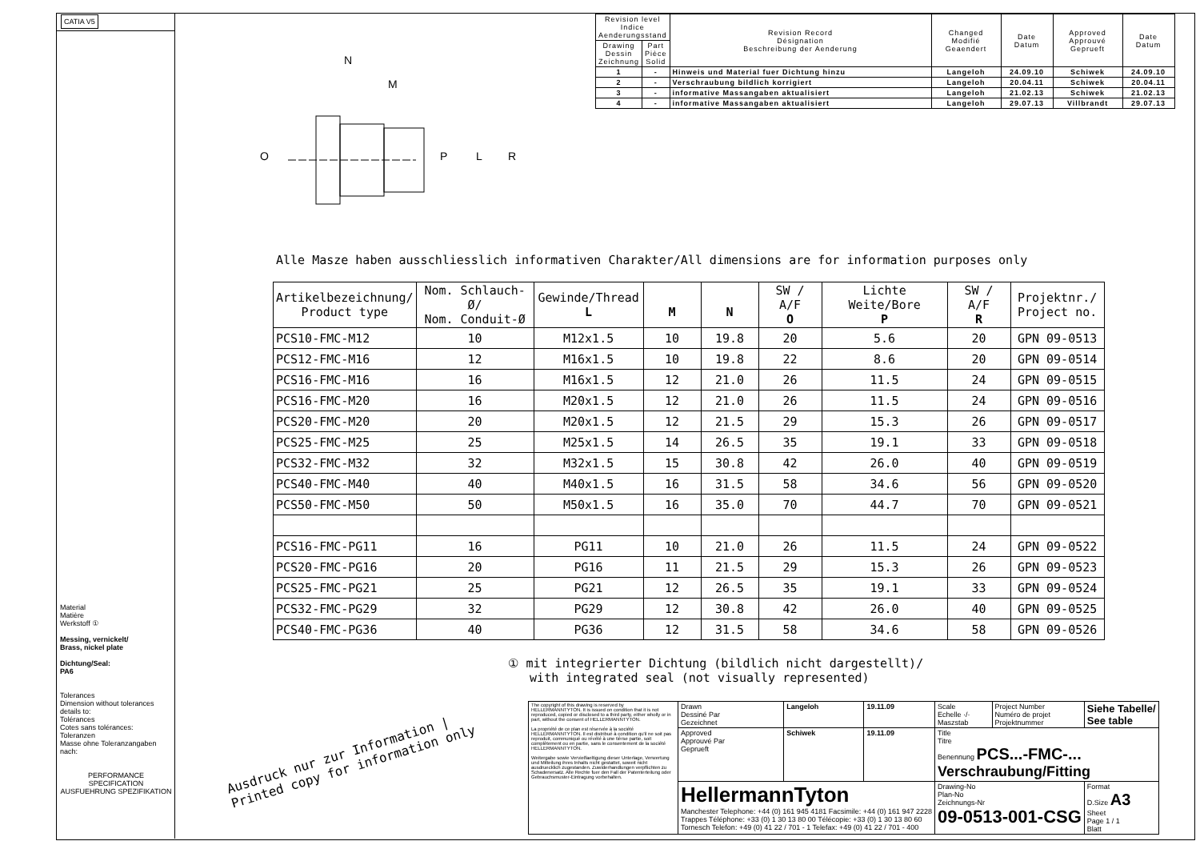CATIA V5
Material
Matière
Werkstoff ①
Messing, vernickelt/
Brass, nickel plate
Dichtung/Seal:
PA6
Tolerances
Dimension without tolerances details to:
Tolérances
Cotes sans tolérances:
Toleranzen
Masse ohne Toleranzangaben nach:
PERFORMANCE SPECIFICATION
AUSFUEHRUNG SPEZIFIKATION
N
M
P
L
R
O
| Revision level Indice Aenderungsstand | | Revision Record Désignation Beschreibung der Aenderung | Changed Modifié Geaendert | Date Datum | Approved Approuvé Geprueft | Date Datum |
| Drawing Dessin Zeichnung | Part Pièce Solid | | | | | |
| 1 | - | Hinweis und Material fuer Dichtung hinzu | Langeloh | 24.09.10 | Schiwek | 24.09.10 |
| 2 | - | Verschraubung bildlich korrigiert | Langeloh | 20.04.11 | Schiwek | 20.04.11 |
| 3 | - | informative Massangaben aktualisiert | Langeloh | 21.02.13 | Schiwek | 21.02.13 |
| 4 | - | informative Massangaben aktualisiert | Langeloh | 29.07.13 | Villbrandt | 29.07.13 |
Alle Masze haben ausschliesslich informativen Charakter/All dimensions are for information purposes only
| Artikelbezeichnung/ Product type | Nom. Schlauch-Ø/ Nom. Conduit-Ø | Gewinde/Thread L | M | N | SW / A/F O | Lichte Weite/Bore P | SW / A/F R | Projektnr./ Project no. |
| --- | --- | --- | --- | --- | --- | --- | --- | --- |
| PCS10-FMC-M12 | 10 | M12x1.5 | 10 | 19.8 | 20 | 5.6 | 20 | GPN 09-0513 |
| PCS12-FMC-M16 | 12 | M16x1.5 | 10 | 19.8 | 22 | 8.6 | 20 | GPN 09-0514 |
| PCS16-FMC-M16 | 16 | M16x1.5 | 12 | 21.0 | 26 | 11.5 | 24 | GPN 09-0515 |
| PCS16-FMC-M20 | 16 | M20x1.5 | 12 | 21.0 | 26 | 11.5 | 24 | GPN 09-0516 |
| PCS20-FMC-M20 | 20 | M20x1.5 | 12 | 21.5 | 29 | 15.3 | 26 | GPN 09-0517 |
| PCS25-FMC-M25 | 25 | M25x1.5 | 14 | 26.5 | 35 | 19.1 | 33 | GPN 09-0518 |
| PCS32-FMC-M32 | 32 | M32x1.5 | 15 | 30.8 | 42 | 26.0 | 40 | GPN 09-0519 |
| PCS40-FMC-M40 | 40 | M40x1.5 | 16 | 31.5 | 58 | 34.6 | 56 | GPN 09-0520 |
| PCS50-FMC-M50 | 50 | M50x1.5 | 16 | 35.0 | 70 | 44.7 | 70 | GPN 09-0521 |
| PCS16-FMC-PG11 | 16 | PG11 | 10 | 21.0 | 26 | 11.5 | 24 | GPN 09-0522 |
| PCS20-FMC-PG16 | 20 | PG16 | 11 | 21.5 | 29 | 15.3 | 26 | GPN 09-0523 |
| PCS25-FMC-PG21 | 25 | PG21 | 12 | 26.5 | 35 | 19.1 | 33 | GPN 09-0524 |
| PCS32-FMC-PG29 | 32 | PG29 | 12 | 30.8 | 42 | 26.0 | 40 | GPN 09-0525 |
| PCS40-FMC-PG36 | 40 | PG36 | 12 | 31.5 | 58 | 34.6 | 58 | GPN 09-0526 |
① mit integrierter Dichtung (bildlich nicht dargestellt)/
with integrated seal (not visually represented)
Ausdruck nur zur Information |
Printed copy for information only
| The copyright of this drawing is reserved by HELLERMANNTYTON. It is issued on condition that it is not reproduced, copied or disclosed to a third party, either wholly or in part, without the consent of HELLERMANNTYTON. La propriété de ce plan est réservée à la société HELLERMANNTYTON. Il est distribué à condition qu'il ne soit pas reproduit, communiqué ou révélé à une tièrse partie, soit complètement ou en partie, sans le consentement de la société HELLERMANNTYTON. Weitergabe sowie Vervielfaeltigung dieser Unterlage, Verwertung und Mitteilung ihres Inhalts nicht gestattet, soweit nicht ausdruecklich zugestanden. Zuwiderhandlungen verpflichten zu Schadenersatz. Alle Rechte fuer den Fall der Patenterteilung oder Gebrauchsmuster-Eintragung vorbehalten. | Drawn Dessiné Par Gezeichnet | Langeloh | 19.11.09 | Scale Echelle ·/· Maszstab | Project Number Numéro de projet Projektnummer | Siehe Tabelle/ See table |
| | Approved Approuvé Par Geprueft | Schiwek | 19.11.09 | Title Titre Benennung PCS...-FMC-... Verschraubung/Fitting | | |
| | HellermannTyton Manchester Telephone: +44 (0) 161 945 4181 Facsimile: +44 (0) 161 947 2228 Trappes Téléphone: +33 (0) 1 30 13 80 00 Télécopie: +33 (0) 1 30 13 80 60 Tornesch Telefon: +49 (0) 41 22 / 701 - 1 Telefax: +49 (0) 41 22 / 701 - 400 | | | Drawing-No Plan-No Zeichnungs-Nr 09-0513-001-CSG | | Format D.Size A3 Sheet Page 1 / 1 Blatt |